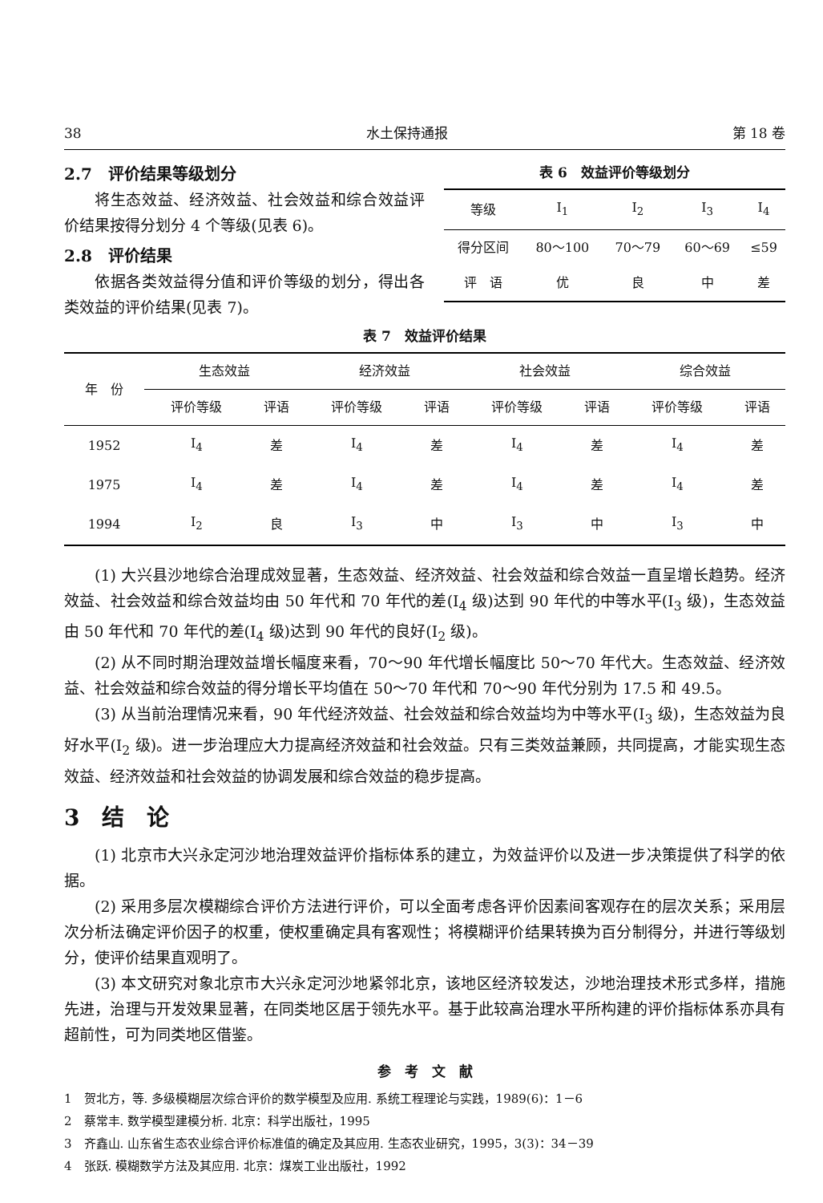38 水土保持通报 第 18 卷
2.7　评价结果等级划分
将生态效益、经济效益、社会效益和综合效益评价结果按得分划分 4 个等级(见表 6)。
2.8　评价结果
依据各类效益得分值和评价等级的划分，得出各类效益的评价结果(见表 7)。
表 6　效益评价等级划分
| 等级 | I<sub>1</sub> | I<sub>2</sub> | I<sub>3</sub> | I<sub>4</sub> |
| --- | --- | --- | --- | --- |
| 得分区间 | 80～100 | 70～79 | 60～69 | ≤59 |
| 评 语 | 优 | 良 | 中 | 差 |
表 7　效益评价结果
| 年 份 | 生态效益 | | 经济效益 | | 社会效益 | | 综合效益 | |
| --- | --- | --- | --- | --- | --- | --- | --- | --- |
| | 评价等级 | 评语 | 评价等级 | 评语 | 评价等级 | 评语 | 评价等级 | 评语 |
| 1952 | I<sub>4</sub> | 差 | I<sub>4</sub> | 差 | I<sub>4</sub> | 差 | I<sub>4</sub> | 差 |
| 1975 | I<sub>4</sub> | 差 | I<sub>4</sub> | 差 | I<sub>4</sub> | 差 | I<sub>4</sub> | 差 |
| 1994 | I<sub>2</sub> | 良 | I<sub>3</sub> | 中 | I<sub>3</sub> | 中 | I<sub>3</sub> | 中 |
(1) 大兴县沙地综合治理成效显著，生态效益、经济效益、社会效益和综合效益一直呈增长趋势。经济效益、社会效益和综合效益均由 50 年代和 70 年代的差(I<sub>4</sub> 级)达到 90 年代的中等水平(I<sub>3</sub> 级)，生态效益由 50 年代和 70 年代的差(I<sub>4</sub> 级)达到 90 年代的良好(I<sub>2</sub> 级)。
(2) 从不同时期治理效益增长幅度来看，70～90 年代增长幅度比 50～70 年代大。生态效益、经济效益、社会效益和综合效益的得分增长平均值在 50～70 年代和 70～90 年代分别为 17.5 和 49.5。
(3) 从当前治理情况来看，90 年代经济效益、社会效益和综合效益均为中等水平(I<sub>3</sub> 级)，生态效益为良好水平(I<sub>2</sub> 级)。进一步治理应大力提高经济效益和社会效益。只有三类效益兼顾，共同提高，才能实现生态效益、经济效益和社会效益的协调发展和综合效益的稳步提高。
3　结　论
(1) 北京市大兴永定河沙地治理效益评价指标体系的建立，为效益评价以及进一步决策提供了科学的依据。
(2) 采用多层次模糊综合评价方法进行评价，可以全面考虑各评价因素间客观存在的层次关系；采用层次分析法确定评价因子的权重，使权重确定具有客观性；将模糊评价结果转换为百分制得分，并进行等级划分，使评价结果直观明了。
(3) 本文研究对象北京市大兴永定河沙地紧邻北京，该地区经济较发达，沙地治理技术形式多样，措施先进，治理与开发效果显著，在同类地区居于领先水平。基于此较高治理水平所构建的评价指标体系亦具有超前性，可为同类地区借鉴。
参　考　文　献
1　贺北方，等. 多级模糊层次综合评价的数学模型及应用. 系统工程理论与实践，1989(6)：1－6
2　蔡常丰. 数学模型建模分析. 北京：科学出版社，1995
3　齐鑫山. 山东省生态农业综合评价标准值的确定及其应用. 生态农业研究，1995，3(3)：34－39
4　张跃. 模糊数学方法及其应用. 北京：煤炭工业出版社，1992